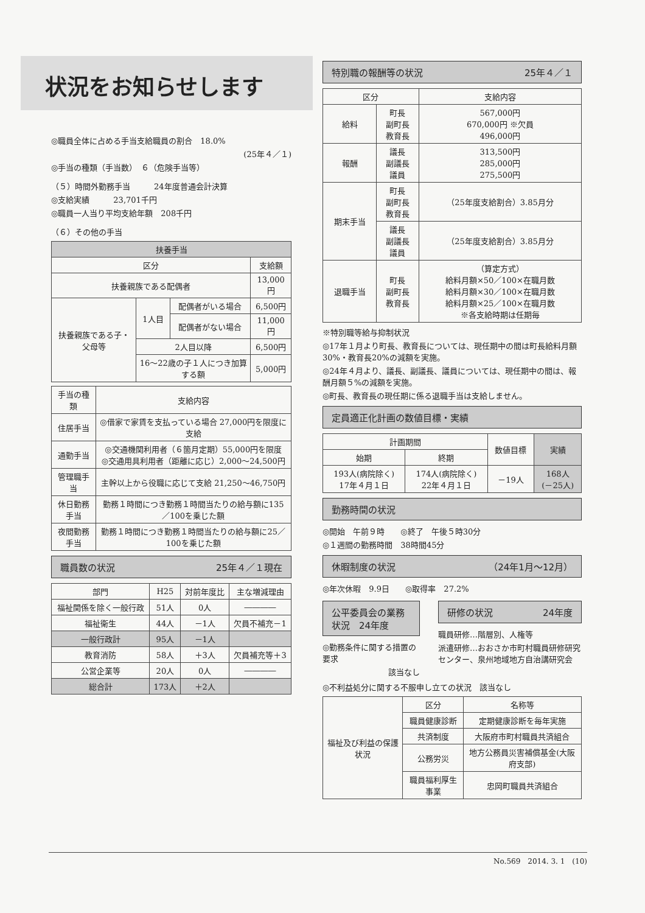状況をお知らせします
◎職員全体に占める手当支給職員の割合　18.0%
(25年４／１)
◎手当の種類（手当数）　６（危険手当等）
（５）時間外勤務手当　　　24年度普通会計決算
◎支給実績　　　23,701千円
◎職員一人当り平均支給年額　208千円
（６）その他の手当
| 扶養手当 | | | |
| --- | --- | --- | --- |
| 区分 | | | 支給額 |
| 扶養親族である配偶者 | | | 13,000円 |
| 扶養親族である子・父母等 | 1人目 | 配偶者がいる場合 | 6,500円 |
| | | 配偶者がない場合 | 11,000円 |
| | 2人目以降 | | 6,500円 |
| | 16～22歳の子１人につき加算する額 | | 5,000円 |
| 手当の種類 | 支給内容 |
| --- | --- |
| 住居手当 | ◎借家で家賃を支払っている場合 27,000円を限度に支給 |
| 通勤手当 | ◎交通機関利用者（６箇月定期）55,000円を限度 ◎交通用具利用者（距離に応じ）2,000～24,500円 |
| 管理職手当 | 主幹以上から役職に応じて支給 21,250～46,750円 |
| 休日勤務手当 | 勤務１時間につき勤務１時間当たりの給与額に135／100を乗じた額 |
| 夜間勤務手当 | 勤務１時間につき勤務１時間当たりの給与額に25／100を乗じた額 |
職員数の状況 25年４／１現在
| 部門 | H25 | 対前年度比 | 主な増減理由 |
| --- | --- | --- | --- |
| 福祉関係を除く一般行政 | 51人 | 0人 | ―――― |
| 福祉衛生 | 44人 | －1人 | 欠員不補充－1 |
| 一般行政計 | 95人 | －1人 | |
| 教育消防 | 58人 | ＋3人 | 欠員補充等＋3 |
| 公営企業等 | 20人 | 0人 | ―――― |
| 総合計 | 173人 | ＋2人 | |
特別職の報酬等の状況 25年４／１
| 区分 | | 支給内容 |
| --- | --- | --- |
| 給料 | 町長 副町長 教育長 | 567,000円 670,000円 ※欠員 496,000円 |
| 報酬 | 議長 副議長 議員 | 313,500円 285,000円 275,500円 |
| 期末手当 | 町長 副町長 教育長 | （25年度支給割合）3.85月分 |
| | 議長 副議長 議員 | （25年度支給割合）3.85月分 |
| 退職手当 | 町長 副町長 教育長 | （算定方式） 給料月額×50／100×在職月数 給料月額×30／100×在職月数 給料月額×25／100×在職月数 ※各支給時期は任期毎 |
※特別職等給与抑制状況
◎17年１月より町長、教育長については、現任期中の間は町長給料月額30%・教育長20%の減額を実施。
◎24年４月より、議長、副議長、議員については、現任期中の間は、報酬月額５%の減額を実施。
◎町長、教育長の現任期に係る退職手当は支給しません。
定員適正化計画の数値目標・実績
| 計画期間 | | 数値目標 | 実績 |
| --- | --- | --- | --- |
| 始期 | 終期 | | |
| 193人(病院除く) 17年４月１日 | 174人(病院除く) 22年４月１日 | －19人 | 168人 (－25人) |
勤務時間の状況
◎開始　午前９時　　◎終了　午後５時30分
◎１週間の勤務時間　38時間45分
休暇制度の状況 （24年1月～12月）
◎年次休暇　9.9日　　◎取得率　27.2%
公平委員会の業務状況　24年度
◎勤務条件に関する措置の要求
該当なし
研修の状況 24年度
職員研修…階層別、人権等
派遣研修…おおさか市町村職員研修研究センター、泉州地域地方自治講研究会
◎不利益処分に関する不服申し立ての状況　該当なし
| 福祉及び利益の保護状況 | 区分 | 名称等 |
| | 職員健康診断 | 定期健康診断を毎年実施 |
| | 共済制度 | 大阪府市町村職員共済組合 |
| | 公務労災 | 地方公務員災害補償基金(大阪府支部) |
| | 職員福利厚生事業 | 忠岡町職員共済組合 |
No.569　2014. 3. 1　(10)